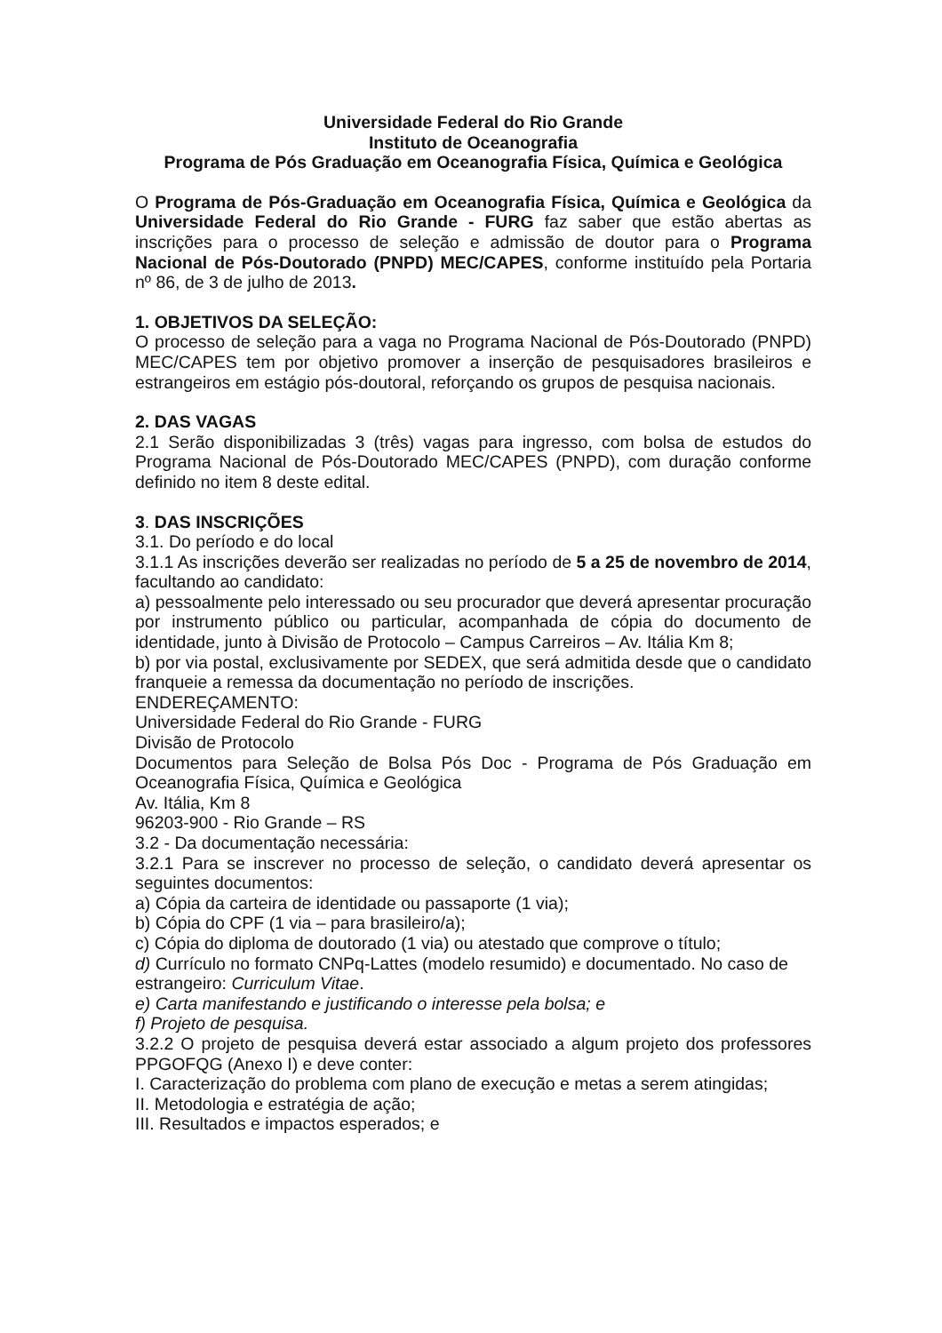Universidade Federal do Rio Grande
Instituto de Oceanografia
Programa de Pós Graduação em Oceanografia Física, Química e Geológica
O Programa de Pós-Graduação em Oceanografia Física, Química e Geológica da Universidade Federal do Rio Grande - FURG faz saber que estão abertas as inscrições para o processo de seleção e admissão de doutor para o Programa Nacional de Pós-Doutorado (PNPD) MEC/CAPES, conforme instituído pela Portaria nº 86, de 3 de julho de 2013.
1. OBJETIVOS DA SELEÇÃO:
O processo de seleção para a vaga no Programa Nacional de Pós-Doutorado (PNPD) MEC/CAPES tem por objetivo promover a inserção de pesquisadores brasileiros e estrangeiros em estágio pós-doutoral, reforçando os grupos de pesquisa nacionais.
2. DAS VAGAS
2.1 Serão disponibilizadas 3 (três) vagas para ingresso, com bolsa de estudos do Programa Nacional de Pós-Doutorado MEC/CAPES (PNPD), com duração conforme definido no item 8 deste edital.
3. DAS INSCRIÇÕES
3.1. Do período e do local
3.1.1 As inscrições deverão ser realizadas no período de 5 a 25 de novembro de 2014, facultando ao candidato:
a) pessoalmente pelo interessado ou seu procurador que deverá apresentar procuração por instrumento público ou particular, acompanhada de cópia do documento de identidade, junto à Divisão de Protocolo – Campus Carreiros – Av. Itália Km 8;
b) por via postal, exclusivamente por SEDEX, que será admitida desde que o candidato franqueie a remessa da documentação no período de inscrições.
ENDEREÇAMENTO:
Universidade Federal do Rio Grande - FURG
Divisão de Protocolo
Documentos para Seleção de Bolsa Pós Doc - Programa de Pós Graduação em Oceanografia Física, Química e Geológica
Av. Itália, Km 8
96203-900 - Rio Grande – RS
3.2 - Da documentação necessária:
3.2.1 Para se inscrever no processo de seleção, o candidato deverá apresentar os seguintes documentos:
a) Cópia da carteira de identidade ou passaporte (1 via);
b) Cópia do CPF (1 via – para brasileiro/a);
c) Cópia do diploma de doutorado (1 via) ou atestado que comprove o título;
d) Currículo no formato CNPq-Lattes (modelo resumido) e documentado. No caso de estrangeiro: Curriculum Vitae.
e) Carta manifestando e justificando o interesse pela bolsa; e
f) Projeto de pesquisa.
3.2.2 O projeto de pesquisa deverá estar associado a algum projeto dos professores PPGOFQG (Anexo I) e deve conter:
I. Caracterização do problema com plano de execução e metas a serem atingidas;
II. Metodologia e estratégia de ação;
III. Resultados e impactos esperados; e